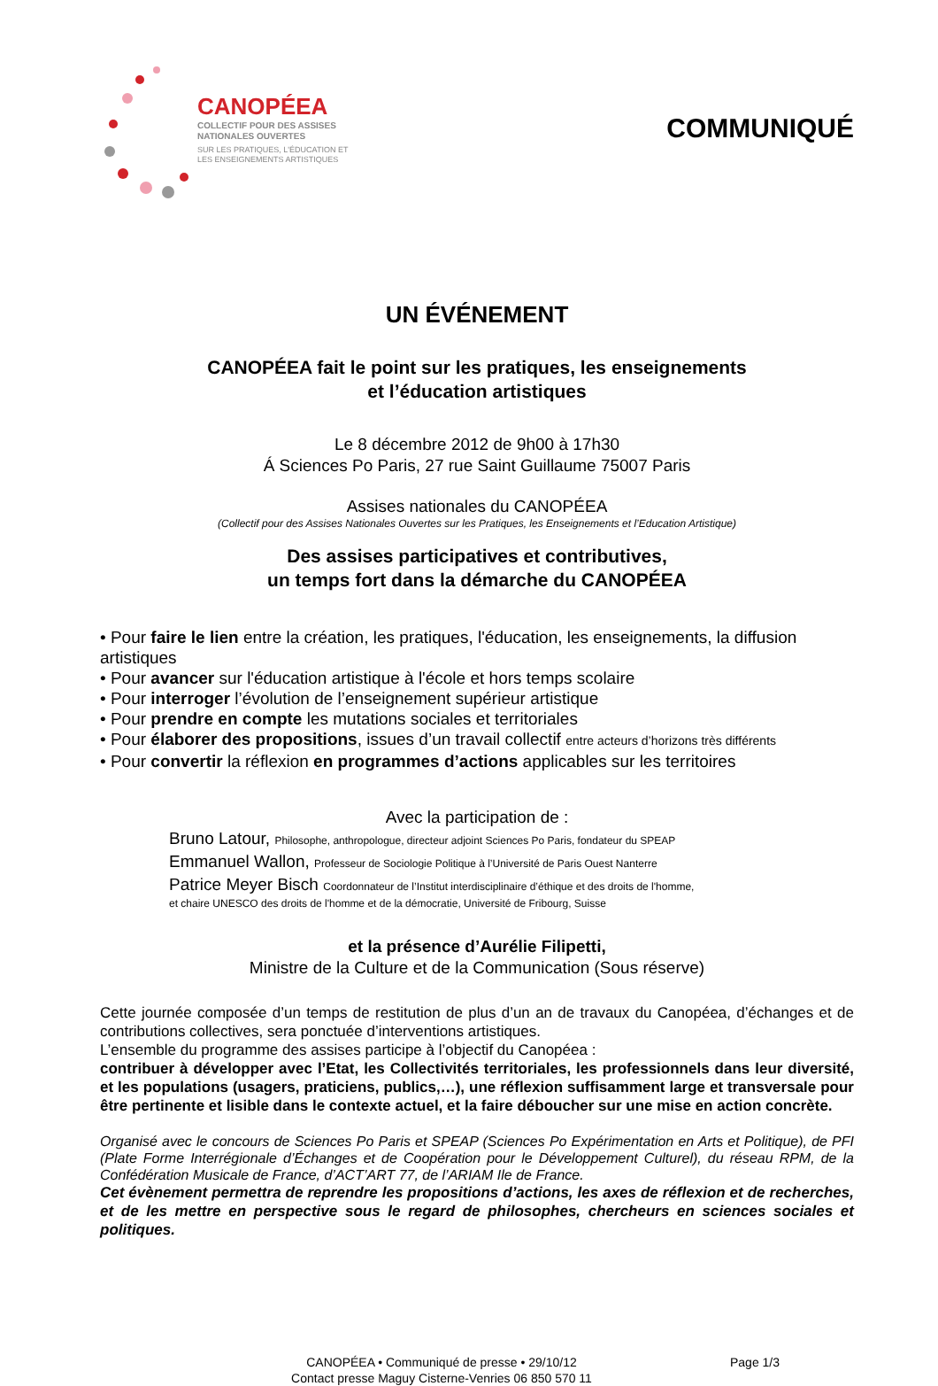CANOPÉEA
COLLECTIF POUR DES ASSISES
NATIONALES OUVERTES
SUR LES PRATIQUES, L'ÉDUCATION ET
LES ENSEIGNEMENTS ARTISTIQUES
COMMUNIQUÉ
UN ÉVÉNEMENT
CANOPÉEA fait le point sur les pratiques, les enseignements
et l’éducation artistiques
Le 8 décembre 2012 de 9h00 à 17h30
Á Sciences Po Paris, 27 rue Saint Guillaume 75007 Paris
Assises nationales du CANOPÉEA
(Collectif pour des Assises Nationales Ouvertes sur les Pratiques, les Enseignements et l’Education Artistique)
Des assises participatives et contributives,
un temps fort dans la démarche du CANOPÉEA
• Pour faire le lien entre la création, les pratiques, l'éducation, les enseignements, la diffusion artistiques
• Pour avancer sur l'éducation artistique à l'école et hors temps scolaire
• Pour interroger l’évolution de l’enseignement supérieur artistique
• Pour prendre en compte les mutations sociales et territoriales
• Pour élaborer des propositions, issues d’un travail collectif entre acteurs d’horizons très différents
• Pour convertir la réflexion en programmes d’actions applicables sur les territoires
Avec la participation de :
Bruno Latour, Philosophe, anthropologue, directeur adjoint Sciences Po Paris, fondateur du SPEAP
Emmanuel Wallon, Professeur de Sociologie Politique à l’Université de Paris Ouest Nanterre
Patrice Meyer Bisch Coordonnateur de l’Institut interdisciplinaire d’éthique et des droits de l'homme,
et chaire UNESCO des droits de l'homme et de la démocratie, Université de Fribourg, Suisse
et la présence d’Aurélie Filipetti,
Ministre de la Culture et de la Communication (Sous réserve)
Cette journée composée d’un temps de restitution de plus d’un an de travaux du Canopéea, d’échanges et de contributions collectives, sera ponctuée d’interventions artistiques.
L’ensemble du programme des assises participe à l’objectif du Canopéea :
contribuer à développer avec l’Etat, les Collectivités territoriales, les professionnels dans leur diversité, et les populations (usagers, praticiens, publics,…), une réflexion suffisamment large et transversale pour être pertinente et lisible dans le contexte actuel, et la faire déboucher sur une mise en action concrète.
Organisé avec le concours de Sciences Po Paris et SPEAP (Sciences Po Expérimentation en Arts et Politique), de PFI (Plate Forme Interrégionale d’Échanges et de Coopération pour le Développement Culturel), du réseau RPM, de la Confédération Musicale de France, d’ACT’ART 77, de l’ARIAM Ile de France.
Cet évènement permettra de reprendre les propositions d’actions, les axes de réflexion et de recherches, et de les mettre en perspective sous le regard de philosophes, chercheurs en sciences sociales et politiques.
CANOPÉEA • Communiqué de presse • 29/10/12
Contact presse Maguy Cisterne-Venries 06 850 570 11
Page 1/3